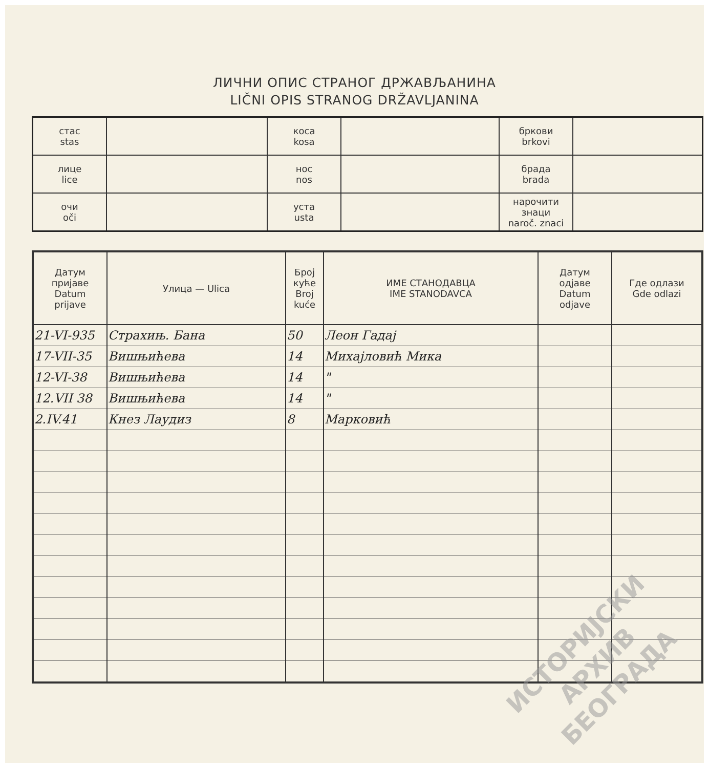ЛИЧНИ ОПИС СТРАНОГ ДРЖАВЉАНИНА
LIČNI OPIS STRANOG DRŽAVLJANINA
| стас stas | | коса kosa | | бркови brkovi | |
| лице lice | | нос nos | | брада brada | |
| очи oči | | уста usta | | нарочити знаци naroč. znaci | |
| Датум пријаве Datum prijave | Улица — Ulica | Број куће Broj kuće | ИМЕ СТАНОДАВЦА IME STANODAVCA | Датум одјаве Datum odjave | Где одлази Gde odlazi |
| --- | --- | --- | --- | --- | --- |
| 21-VI-935 | Страхињ. Бана | 50 | Леон Гадај | | |
| 17-VII-35 | Вишњићева | 14 | Михајловић Мика | | |
| 12-VI-38 | Вишњићева | 14 | " | | |
| 12.VII 38 | Вишњићева | 14 | " | | |
| 2.IV.41 | Кнез Лаудиз | 8 | Марковић | | |
ИСТОРИЈСКИ
АРХИВ
БЕОГРАДА